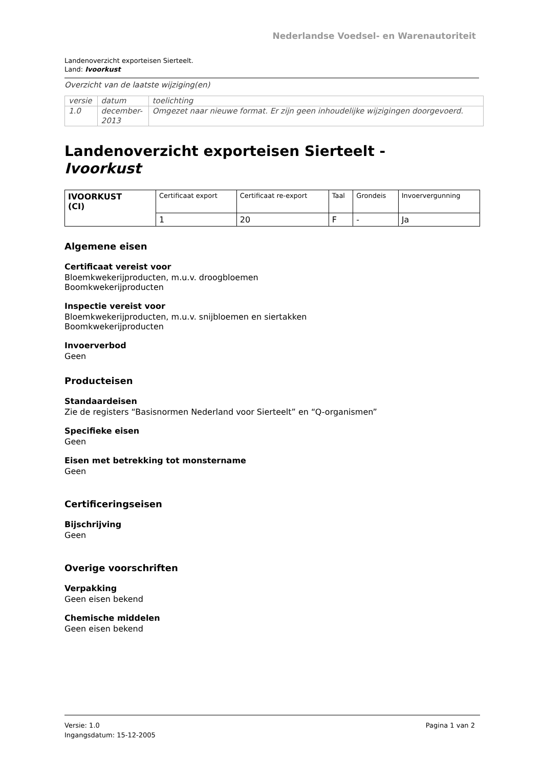Nederlandse Voedsel- en Warenautoriteit
Landenoverzicht exporteisen Sierteelt.
Land: Ivoorkust
Overzicht van de laatste wijziging(en)
| versie | datum | toelichting |
| 1.0 | december- 2013 | Omgezet naar nieuwe format. Er zijn geen inhoudelijke wijzigingen doorgevoerd. |
Landenoverzicht exporteisen Sierteelt -
Ivoorkust
| IVOORKUST (CI) | Certificaat export | Certificaat re-export | Taal | Grondeis | Invoervergunning |
| | 1 | 20 | F | - | Ja |
Algemene eisen
Certificaat vereist voor
Bloemkwekerijproducten, m.u.v. droogbloemen
Boomkwekerijproducten
Inspectie vereist voor
Bloemkwekerijproducten, m.u.v. snijbloemen en siertakken
Boomkwekerijproducten
Invoerverbod
Geen
Producteisen
Standaardeisen
Zie de registers “Basisnormen Nederland voor Sierteelt” en “Q-organismen”
Specifieke eisen
Geen
Eisen met betrekking tot monstername
Geen
Certificeringseisen
Bijschrijving
Geen
Overige voorschriften
Verpakking
Geen eisen bekend
Chemische middelen
Geen eisen bekend
Versie: 1.0
Ingangsdatum: 15-12-2005
Pagina 1 van 2